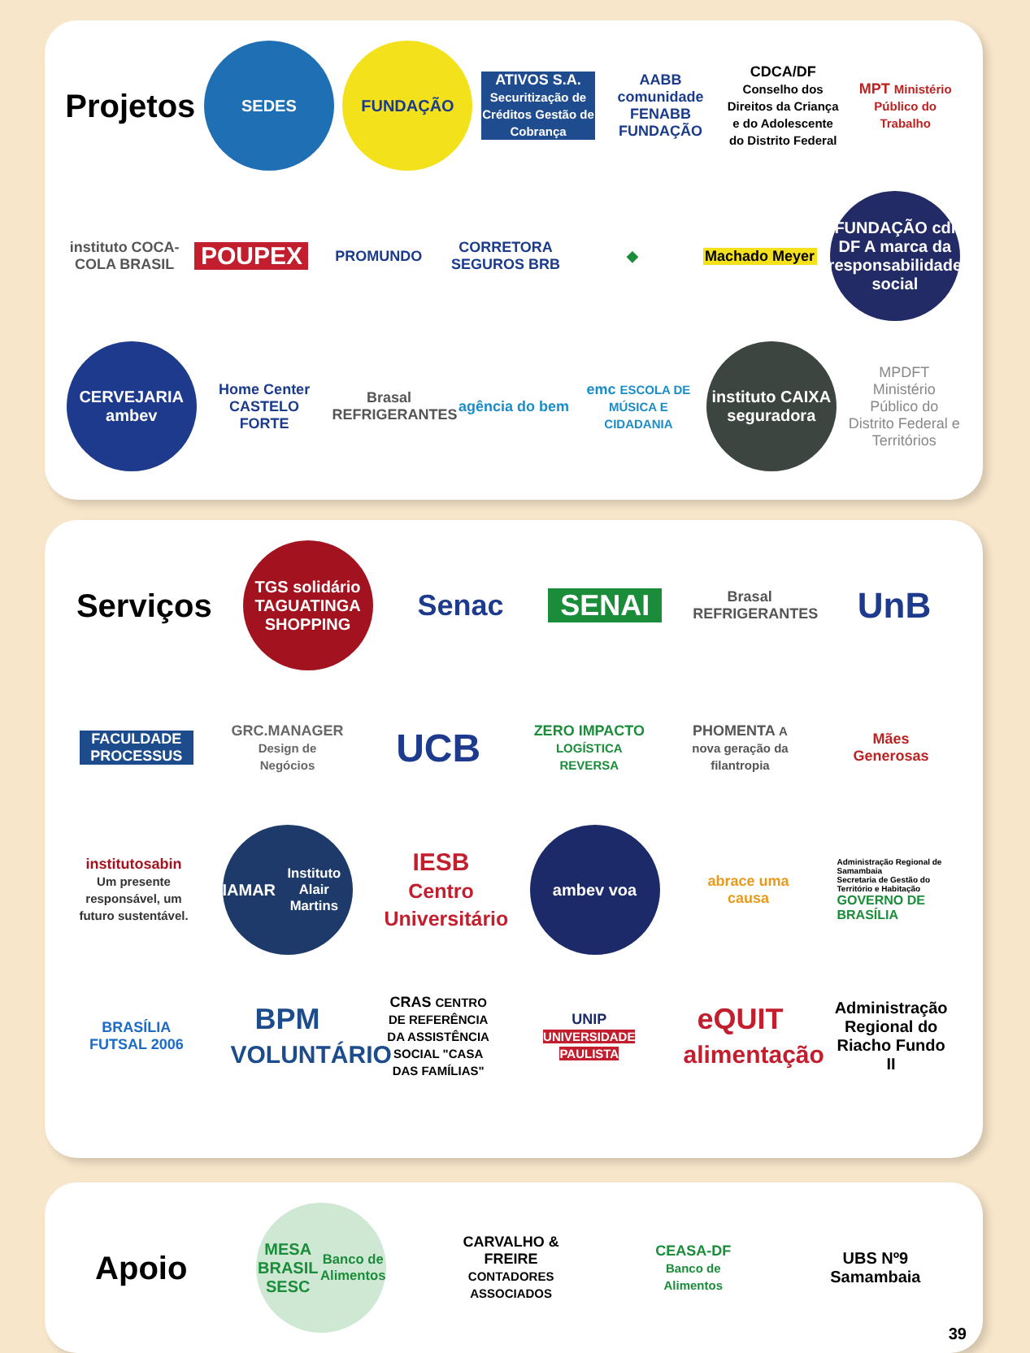Projetos
SEDES FUNDAÇÃO
ATIVOS S.A. Securitização de Créditos Gestão de Cobrança
AABB comunidade FENABB FUNDAÇÃO
CDCA/DF Conselho dos Direitos da Criança e do Adolescente do Distrito Federal
MPT Ministério Público do Trabalho
instituto COCA-COLA BRASIL
POUPEX
PROMUNDO
CORRETORA SEGUROS BRB
◆
Machado Meyer
FUNDAÇÃO cdl DF A marca da responsabilidade social
CERVEJARIA ambev
Home Center CASTELO FORTE
Brasal REFRIGERANTES
agência do bem
emc ESCOLA DE MÚSICA E CIDADANIA
instituto CAIXA seguradora
MPDFT Ministério Público do Distrito Federal e Territórios
Serviços
TGS solidário TAGUATINGA SHOPPING
Senac SENAI
Brasal REFRIGERANTES
UnB
FACULDADE PROCESSUS
GRC.MANAGER Design de Negócios
UCB
ZERO IMPACTO LOGÍSTICA REVERSA
PHOMENTA A nova geração da filantropia
Mães Generosas
institutosabin Um presente responsável, um futuro sustentável.
IAMAR Instituto Alair Martins
IESB Centro Universitário
ambev voa
abrace uma causa
Administração Regional de Samambaia
Secretaria de Gestão do Território e Habitação
GOVERNO DE BRASÍLIA
BRASÍLIA FUTSAL 2006
BPM VOLUNTÁRIO
CRAS CENTRO DE REFERÊNCIA DA ASSISTÊNCIA SOCIAL "CASA DAS FAMÍLIAS"
UNIP UNIVERSIDADE PAULISTA
eQUIT alimentação
Administração Regional do Riacho Fundo II
Apoio
MESA BRASIL SESC Banco de Alimentos
CARVALHO & FREIRE CONTADORES ASSOCIADOS
CEASA-DF Banco de Alimentos
UBS Nº9 Samambaia
39